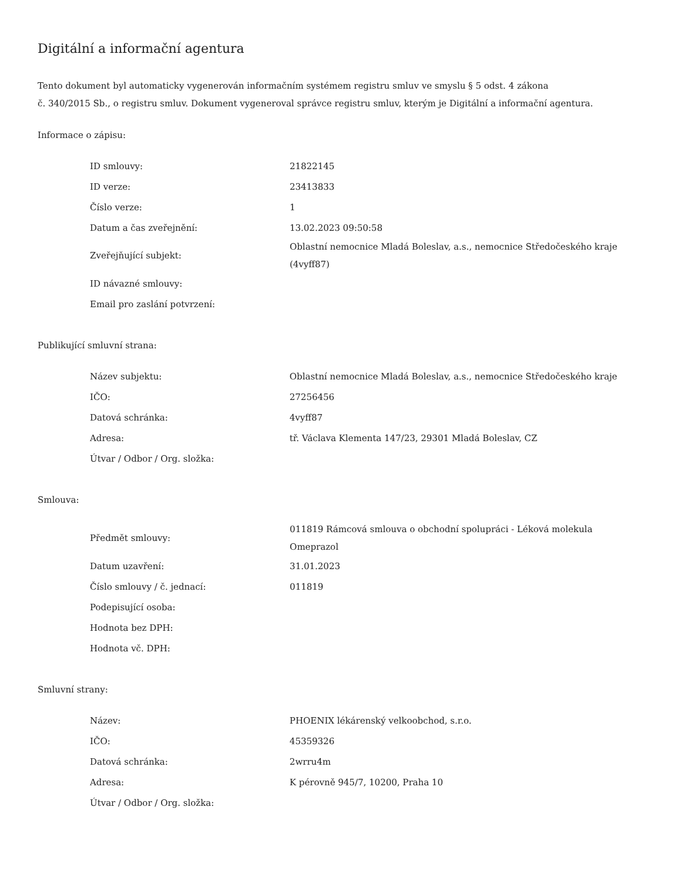Digitální a informační agentura
Tento dokument byl automaticky vygenerován informačním systémem registru smluv ve smyslu § 5 odst. 4 zákona
č. 340/2015 Sb., o registru smluv. Dokument vygeneroval správce registru smluv, kterým je Digitální a informační agentura.
Informace o zápisu:
| ID smlouvy: | 21822145 |
| ID verze: | 23413833 |
| Číslo verze: | 1 |
| Datum a čas zveřejnění: | 13.02.2023 09:50:58 |
| Zveřejňující subjekt: | Oblastní nemocnice Mladá Boleslav, a.s., nemocnice Středočeského kraje (4vyff87) |
| ID návazné smlouvy: | |
| Email pro zaslání potvrzení: | |
Publikující smluvní strana:
| Název subjektu: | Oblastní nemocnice Mladá Boleslav, a.s., nemocnice Středočeského kraje |
| IČO: | 27256456 |
| Datová schránka: | 4vyff87 |
| Adresa: | tř. Václava Klementa 147/23, 29301 Mladá Boleslav, CZ |
| Útvar / Odbor / Org. složka: | |
Smlouva:
| Předmět smlouvy: | 011819 Rámcová smlouva o obchodní spolupráci - Léková molekula Omeprazol |
| Datum uzavření: | 31.01.2023 |
| Číslo smlouvy / č. jednací: | 011819 |
| Podepisující osoba: | |
| Hodnota bez DPH: | |
| Hodnota vč. DPH: | |
Smluvní strany:
| Název: | PHOENIX lékárenský velkoobchod, s.r.o. |
| IČO: | 45359326 |
| Datová schránka: | 2wrru4m |
| Adresa: | K pérovně 945/7, 10200, Praha 10 |
| Útvar / Odbor / Org. složka: | |